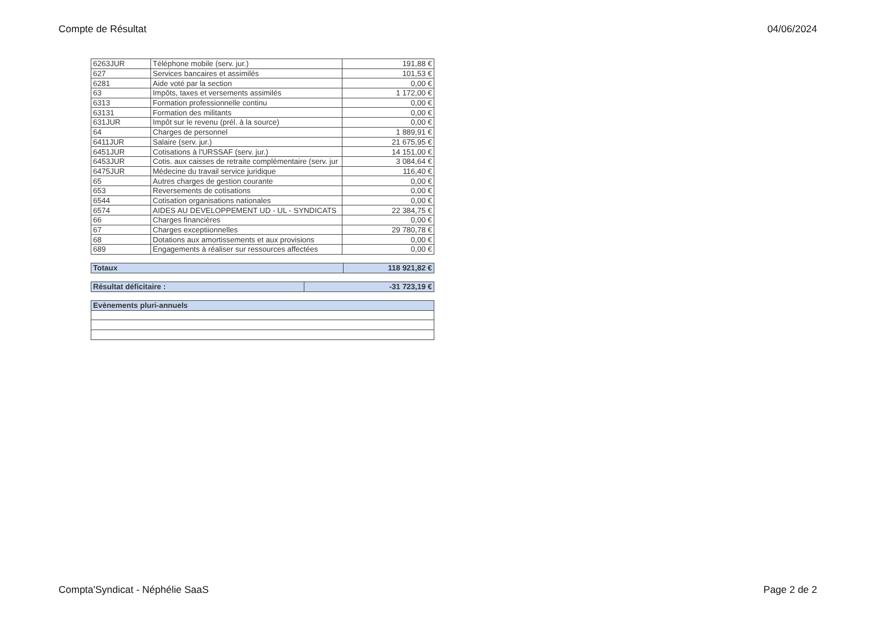Compte de Résultat 04/06/2024
| 6263JUR | Téléphone mobile (serv. jur.) | 191,88 € |
| 627 | Services bancaires et assimilés | 101,53 € |
| 6281 | Aide voté par la section | 0,00 € |
| 63 | Impôts, taxes et versements assimilés | 1 172,00 € |
| 6313 | Formation professionnelle continu | 0,00 € |
| 63131 | Formation des militants | 0,00 € |
| 631JUR | Impôt sur le revenu (prél. à la source) | 0,00 € |
| 64 | Charges de personnel | 1 889,91 € |
| 6411JUR | Salaire (serv. jur.) | 21 675,95 € |
| 6451JUR | Cotisations à l'URSSAF (serv. jur.) | 14 151,00 € |
| 6453JUR | Cotis. aux caisses de retraite complémentaire (serv. jur | 3 084,64 € |
| 6475JUR | Médecine du travail service juridique | 116,40 € |
| 65 | Autres charges de gestion courante | 0,00 € |
| 653 | Reversements de cotisations | 0,00 € |
| 6544 | Cotisation organisations nationales | 0,00 € |
| 6574 | AIDES AU DEVELOPPEMENT UD - UL - SYNDICATS | 22 384,75 € |
| 66 | Charges financières | 0,00 € |
| 67 | Charges exceptiionnelles | 29 780,78 € |
| 68 | Dotations aux amortissements et aux provisions | 0,00 € |
| 689 | Engagements à réaliser sur ressources affectées | 0,00 € |
| Totaux | 118 921,82 € |
| Résultat déficitaire : | -31 723,19 € |
| Evènements pluri-annuels |
Compta'Syndicat - Néphélie SaaS Page 2 de 2